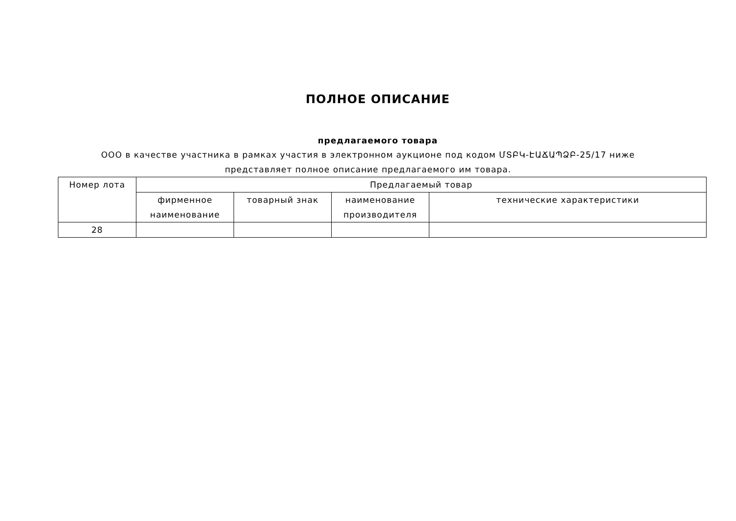ПОЛНОЕ ОПИСАНИЕ
предлагаемого товара
ООО в качестве участника в рамках участия в электронном аукционе под кодом ՄՏԲԿ-ԷԱՃԱՊՁԲ-25/17 ниже представляет полное описание предлагаемого им товара.
| Номер лота | Предлагаемый товар | | | |
| --- | --- | --- | --- | --- |
| | фирменное наименование | товарный знак | наименование производителя | технические характеристики |
| 28 | | | | |